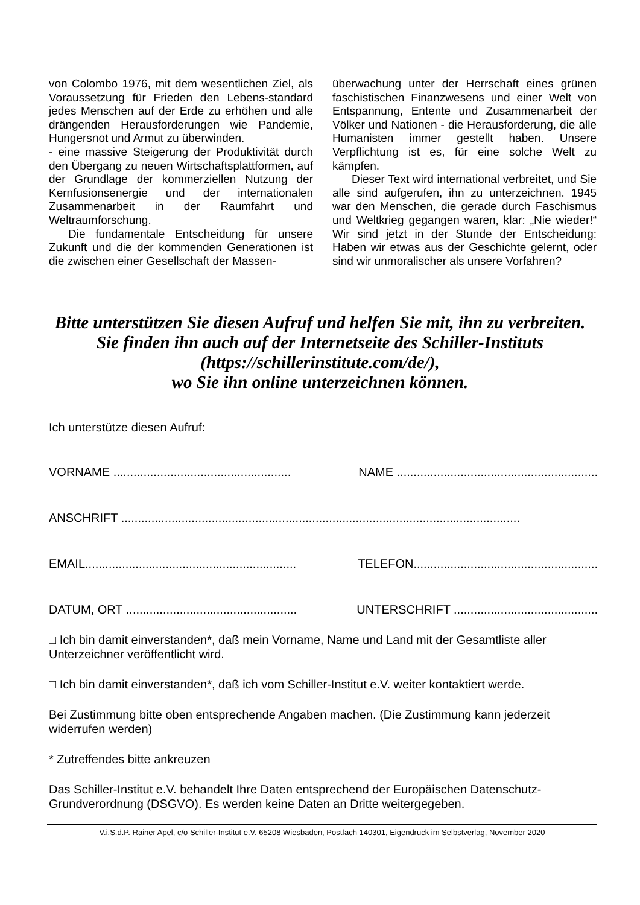von Colombo 1976, mit dem wesentlichen Ziel, als Voraussetzung für Frieden den Lebens-standard jedes Menschen auf der Erde zu erhöhen und alle drängenden Herausforderungen wie Pandemie, Hungersnot und Armut zu überwinden.
- eine massive Steigerung der Produktivität durch den Übergang zu neuen Wirtschaftsplattformen, auf der Grundlage der kommerziellen Nutzung der Kernfusionsenergie und der internationalen Zusammenarbeit in der Raumfahrt und Weltraumforschung.
Die fundamentale Entscheidung für unsere Zukunft und die der kommenden Generationen ist die zwischen einer Gesellschaft der Massen-
überwachung unter der Herrschaft eines grünen faschistischen Finanzwesens und einer Welt von Entspannung, Entente und Zusammenarbeit der Völker und Nationen - die Herausforderung, die alle Humanisten immer gestellt haben. Unsere Verpflichtung ist es, für eine solche Welt zu kämpfen.
Dieser Text wird international verbreitet, und Sie alle sind aufgerufen, ihn zu unterzeichnen. 1945 war den Menschen, die gerade durch Faschismus und Weltkrieg gegangen waren, klar: „Nie wieder!“ Wir sind jetzt in der Stunde der Entscheidung: Haben wir etwas aus der Geschichte gelernt, oder sind wir unmoralischer als unsere Vorfahren?
Bitte unterstützen Sie diesen Aufruf und helfen Sie mit, ihn zu verbreiten.
Sie finden ihn auch auf der Internetseite des Schiller-Instituts
(https://schillerinstitute.com/de/),
wo Sie ihn online unterzeichnen können.
Ich unterstütze diesen Aufruf:
VORNAME ..................................................... NAME ............................................................
ANSCHRIFT .......................................................................................................................
EMAIL............................................................... TELEFON.......................................................
DATUM, ORT ................................................... UNTERSCHRIFT ...........................................
□ Ich bin damit einverstanden*, daß mein Vorname, Name und Land mit der Gesamtliste aller Unterzeichner veröffentlicht wird.
□ Ich bin damit einverstanden*, daß ich vom Schiller-Institut e.V. weiter kontaktiert werde.
Bei Zustimmung bitte oben entsprechende Angaben machen. (Die Zustimmung kann jederzeit widerrufen werden)
* Zutreffendes bitte ankreuzen
Das Schiller-Institut e.V. behandelt Ihre Daten entsprechend der Europäischen Datenschutz-Grundverordnung (DSGVO). Es werden keine Daten an Dritte weitergegeben.
V.i.S.d.P. Rainer Apel, c/o Schiller-Institut e.V. 65208 Wiesbaden, Postfach 140301, Eigendruck im Selbstverlag, November 2020